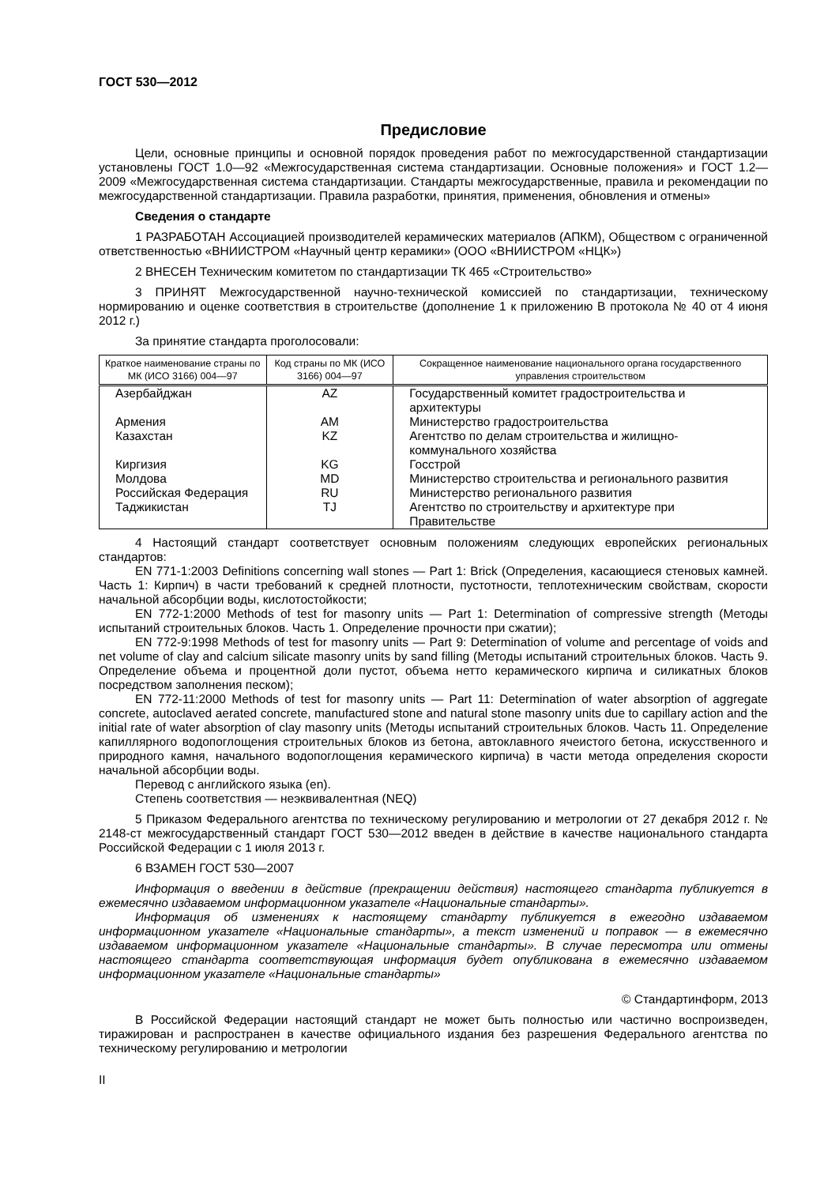ГОСТ 530—2012
Предисловие
Цели, основные принципы и основной порядок проведения работ по межгосударственной стандартизации установлены ГОСТ 1.0—92 «Межгосударственная система стандартизации. Основные положения» и ГОСТ 1.2—2009 «Межгосударственная система стандартизации. Стандарты межгосударственные, правила и рекомендации по межгосударственной стандартизации. Правила разработки, принятия, применения, обновления и отмены»
Сведения о стандарте
1 РАЗРАБОТАН Ассоциацией производителей керамических материалов (АПКМ), Обществом с ограниченной ответственностью «ВНИИСТРОМ «Научный центр керамики» (ООО «ВНИИСТРОМ «НЦК»)
2 ВНЕСЕН Техническим комитетом по стандартизации ТК 465 «Строительство»
3 ПРИНЯТ Межгосударственной научно-технической комиссией по стандартизации, техническому нормированию и оценке соответствия в строительстве (дополнение 1 к приложению В протокола № 40 от 4 июня 2012 г.)
За принятие стандарта проголосовали:
| Краткое наименование страны по МК (ИСО 3166) 004—97 | Код страны по МК (ИСО 3166) 004—97 | Сокращенное наименование национального органа государственного управления строительством |
| --- | --- | --- |
| Азербайджан | AZ | Государственный комитет градостроительства и архитектуры |
| Армения | AM | Министерство градостроительства |
| Казахстан | KZ | Агентство по делам строительства и жилищно-коммунального хозяйства |
| Киргизия | KG | Госстрой |
| Молдова | MD | Министерство строительства и регионального развития |
| Российская Федерация | RU | Министерство регионального развития |
| Таджикистан | TJ | Агентство по строительству и архитектуре при Правительстве |
4 Настоящий стандарт соответствует основным положениям следующих европейских региональных стандартов:
EN 771-1:2003 Definitions concerning wall stones — Part 1: Brick (Определения, касающиеся стеновых камней. Часть 1: Кирпич) в части требований к средней плотности, пустотности, теплотехническим свойствам, скорости начальной абсорбции воды, кислотостойкости;
EN 772-1:2000 Methods of test for masonry units — Part 1: Determination of compressive strength (Методы испытаний строительных блоков. Часть 1. Определение прочности при сжатии);
EN 772-9:1998 Methods of test for masonry units — Part 9: Determination of volume and percentage of voids and net volume of clay and calcium silicate masonry units by sand filling (Методы испытаний строительных блоков. Часть 9. Определение объема и процентной доли пустот, объема нетто керамического кирпича и силикатных блоков посредством заполнения песком);
EN 772-11:2000 Methods of test for masonry units — Part 11: Determination of water absorption of aggregate concrete, autoclaved aerated concrete, manufactured stone and natural stone masonry units due to capillary action and the initial rate of water absorption of clay masonry units (Методы испытаний строительных блоков. Часть 11. Определение капиллярного водопоглощения строительных блоков из бетона, автоклавного ячеистого бетона, искусственного и природного камня, начального водопоглощения керамического кирпича) в части метода определения скорости начальной абсорбции воды.
Перевод с английского языка (en).
Степень соответствия — неэквивалентная (NEQ)
5 Приказом Федерального агентства по техническому регулированию и метрологии от 27 декабря 2012 г. № 2148-ст межгосударственный стандарт ГОСТ 530—2012 введен в действие в качестве национального стандарта Российской Федерации с 1 июля 2013 г.
6 ВЗАМЕН ГОСТ 530—2007
Информация о введении в действие (прекращении действия) настоящего стандарта публикуется в ежемесячно издаваемом информационном указателе «Национальные стандарты».
Информация об изменениях к настоящему стандарту публикуется в ежегодно издаваемом информационном указателе «Национальные стандарты», а текст изменений и поправок — в ежемесячно издаваемом информационном указателе «Национальные стандарты». В случае пересмотра или отмены настоящего стандарта соответствующая информация будет опубликована в ежемесячно издаваемом информационном указателе «Национальные стандарты»
© Стандартинформ, 2013
В Российской Федерации настоящий стандарт не может быть полностью или частично воспроизведен, тиражирован и распространен в качестве официального издания без разрешения Федерального агентства по техническому регулированию и метрологии
II